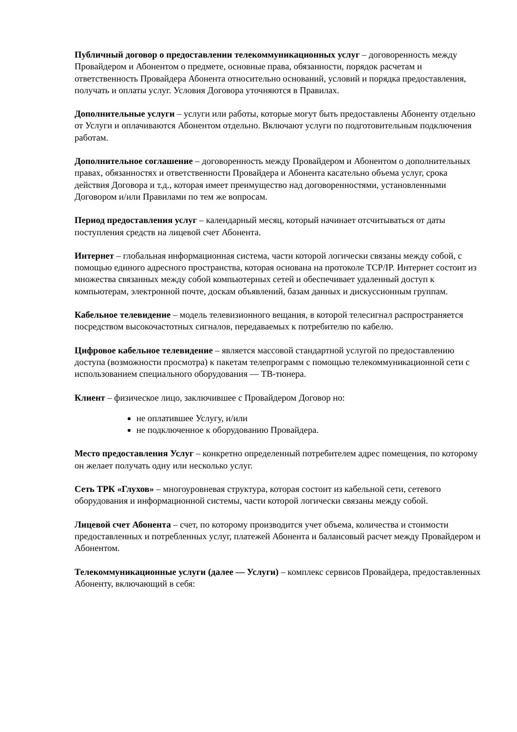Публичный договор о предоставлении телекоммуникационных услуг – договоренность между Провайдером и Абонентом о предмете, основные права, обязанности, порядок расчетам и ответственность Провайдера Абонента относительно оснований, условий и порядка предоставления, получать и оплаты услуг. Условия Договора уточняются в Правилах.
Дополнительные услуги – услуги или работы, которые могут быть предоставлены Абоненту отдельно от Услуги и оплачиваются Абонентом отдельно. Включают услуги по подготовительным подключения работам.
Дополнительное соглашение – договоренность между Провайдером и Абонентом о дополнительных правах, обязанностях и ответственности Провайдера и Абонента касательно объема услуг, срока действия Договора и т.д., которая имеет преимущество над договоренностями, установленными Договором и/или Правилами по тем же вопросам.
Период предоставления услуг – календарный месяц, который начинает отсчитываться от даты поступления средств на лицевой счет Абонента.
Интернет – глобальная информационная система, части которой логически связаны между собой, с помощью единого адресного пространства, которая основана на протоколе TCP/IP. Интернет состоит из множества связанных между собой компьютерных сетей и обеспечивает удаленный доступ к компьютерам, электронной почте, доскам объявлений, базам данных и дискуссионным группам.
Кабельное телевидение – модель телевизионного вещания, в которой телесигнал распространяется посредством высокочастотных сигналов, передаваемых к потребителю по кабелю.
Цифровое кабельное телевидение – является массовой стандартной услугой по предоставлению доступа (возможности просмотра) к пакетам телепрограмм с помощью телекоммуникационной сети с использованием специального оборудования — ТВ-тюнера.
Клиент – физическое лицо, заключившее с Провайдером Договор но:
не оплатившее Услугу, и/или
не подключенное к оборудованию Провайдера.
Место предоставления Услуг – конкретно определенный потребителем адрес помещения, по которому он желает получать одну или несколько услуг.
Сеть ТРК «Глухов» – многоуровневая структура, которая состоит из кабельной сети, сетевого оборудования и информационной системы, части которой логически связаны между собой.
Лицевой счет Абонента – счет, по которому производится учет объема, количества и стоимости предоставленных и потребленных услуг, платежей Абонента и балансовый расчет между Провайдером и Абонентом.
Телекоммуникационные услуги (далее — Услуги) – комплекс сервисов Провайдера, предоставленных Абоненту, включающий в себя: